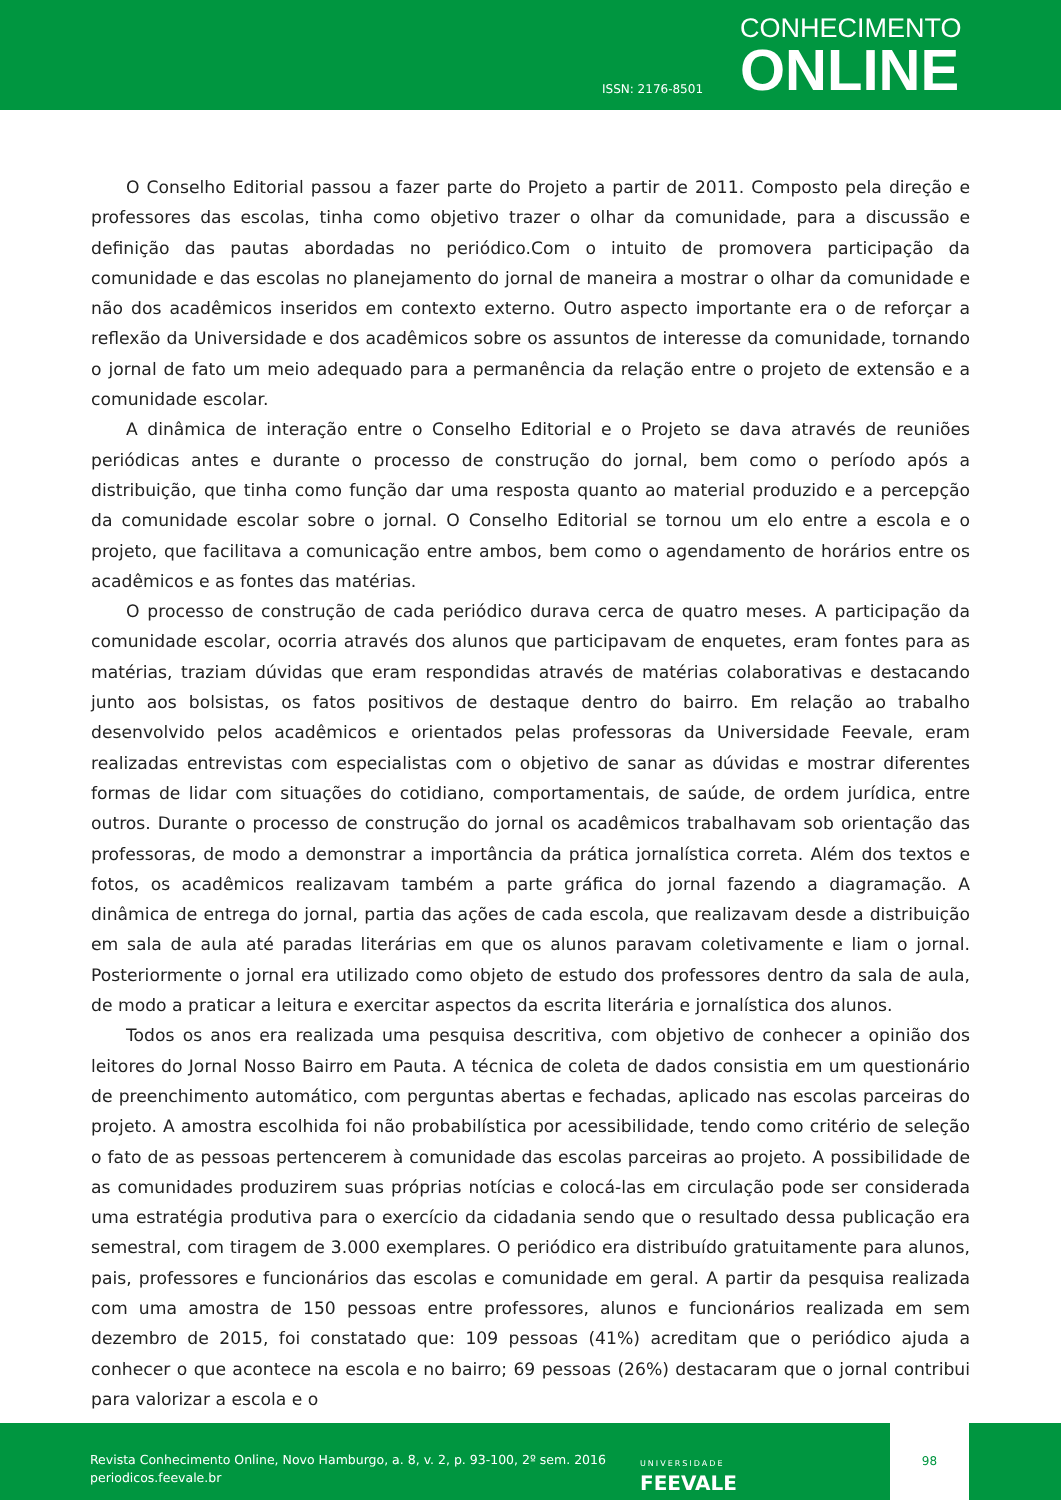ISSN: 2176-8501
CONHECIMENTO
ONLINE
O Conselho Editorial passou a fazer parte do Projeto a partir de 2011. Composto pela direção e professores das escolas, tinha como objetivo trazer o olhar da comunidade, para a discussão e definição das pautas abordadas no periódico.Com o intuito de promovera participação da comunidade e das escolas no planejamento do jornal de maneira a mostrar o olhar da comunidade e não dos acadêmicos inseridos em contexto externo. Outro aspecto importante era o de reforçar a reflexão da Universidade e dos acadêmicos sobre os assuntos de interesse da comunidade, tornando o jornal de fato um meio adequado para a permanência da relação entre o projeto de extensão e a comunidade escolar.
A dinâmica de interação entre o Conselho Editorial e o Projeto se dava através de reuniões periódicas antes e durante o processo de construção do jornal, bem como o período após a distribuição, que tinha como função dar uma resposta quanto ao material produzido e a percepção da comunidade escolar sobre o jornal. O Conselho Editorial se tornou um elo entre a escola e o projeto, que facilitava a comunicação entre ambos, bem como o agendamento de horários entre os acadêmicos e as fontes das matérias.
O processo de construção de cada periódico durava cerca de quatro meses. A participação da comunidade escolar, ocorria através dos alunos que participavam de enquetes, eram fontes para as matérias, traziam dúvidas que eram respondidas através de matérias colaborativas e destacando junto aos bolsistas, os fatos positivos de destaque dentro do bairro. Em relação ao trabalho desenvolvido pelos acadêmicos e orientados pelas professoras da Universidade Feevale, eram realizadas entrevistas com especialistas com o objetivo de sanar as dúvidas e mostrar diferentes formas de lidar com situações do cotidiano, comportamentais, de saúde, de ordem jurídica, entre outros. Durante o processo de construção do jornal os acadêmicos trabalhavam sob orientação das professoras, de modo a demonstrar a importância da prática jornalística correta. Além dos textos e fotos, os acadêmicos realizavam também a parte gráfica do jornal fazendo a diagramação. A dinâmica de entrega do jornal, partia das ações de cada escola, que realizavam desde a distribuição em sala de aula até paradas literárias em que os alunos paravam coletivamente e liam o jornal. Posteriormente o jornal era utilizado como objeto de estudo dos professores dentro da sala de aula, de modo a praticar a leitura e exercitar aspectos da escrita literária e jornalística dos alunos.
Todos os anos era realizada uma pesquisa descritiva, com objetivo de conhecer a opinião dos leitores do Jornal Nosso Bairro em Pauta. A técnica de coleta de dados consistia em um questionário de preenchimento automático, com perguntas abertas e fechadas, aplicado nas escolas parceiras do projeto. A amostra escolhida foi não probabilística por acessibilidade, tendo como critério de seleção o fato de as pessoas pertencerem à comunidade das escolas parceiras ao projeto. A possibilidade de as comunidades produzirem suas próprias notícias e colocá-las em circulação pode ser considerada uma estratégia produtiva para o exercício da cidadania sendo que o resultado dessa publicação era semestral, com tiragem de 3.000 exemplares. O periódico era distribuído gratuitamente para alunos, pais, professores e funcionários das escolas e comunidade em geral. A partir da pesquisa realizada com uma amostra de 150 pessoas entre professores, alunos e funcionários realizada em sem dezembro de 2015, foi constatado que: 109 pessoas (41%) acreditam que o periódico ajuda a conhecer o que acontece na escola e no bairro; 69 pessoas (26%) destacaram que o jornal contribui para valorizar a escola e o
Revista Conhecimento Online, Novo Hamburgo, a. 8, v. 2, p. 93-100, 2º sem. 2016
periodicos.feevale.br
UNIVERSIDADE
FEEVALE
98